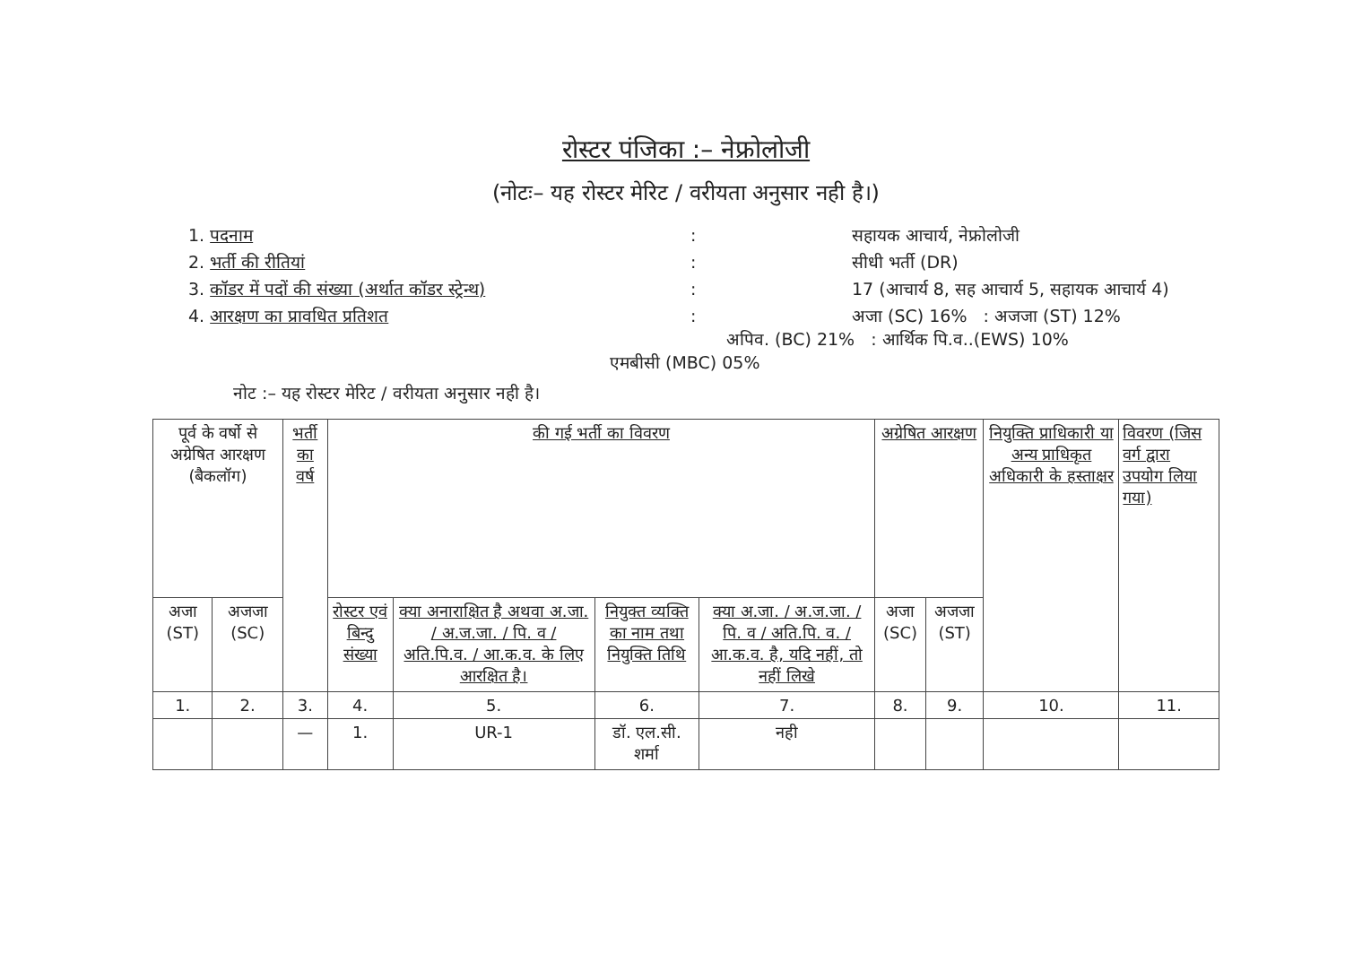रोस्टर पंजिका :– नेफ्रोलोजी
(नोटः– यह रोस्टर मेरिट / वरीयता अनुसार नही है।)
1. पदनाम
:
सहायक आचार्य, नेफ्रोलोजी
2. भर्ती की रीतियां
:
सीधी भर्ती (DR)
3. कॉडर में पदों की संख्या (अर्थात कॉडर स्ट्रेन्थ)
:
17 (आचार्य 8, सह आचार्य 5, सहायक आचार्य 4)
4. आरक्षण का प्रावधित प्रतिशत
:
अजा (SC) 16% : अजजा (ST) 12%
अपिव. (BC) 21% : आर्थिक पि.व..(EWS) 10%
एमबीसी (MBC) 05%
नोट :– यह रोस्टर मेरिट / वरीयता अनुसार नही है।
| पूर्व के वर्षो से अग्रेषित आरक्षण (बैकलॉग) | | भर्ती का वर्ष | की गई भर्ती का विवरण | | | | अग्रेषित आरक्षण | | नियुक्ति प्राधिकारी या अन्य प्राधिकृत अधिकारी के हस्ताक्षर | विवरण (जिस वर्ग द्वारा उपयोग लिया गया) |
| --- | --- | --- | --- | --- | --- | --- | --- | --- | --- | --- |
| अजा (ST) | अजजा (SC) | | रोस्टर एवं बिन्दु संख्या | क्या अनाराक्षित है अथवा अ.जा. / अ.ज.जा. / पि. व / अति.पि.व. / आ.क.व. के लिए आरक्षित है। | नियुक्त व्यक्ति का नाम तथा नियुक्ति तिथि | क्या अ.जा. / अ.ज.जा. / पि. व / अति.पि. व. / आ.क.व. है, यदि नहीं, तो नहीं लिखे | अजा (SC) | अजजा (ST) | | |
| 1. | 2. | 3. | 4. | 5. | 6. | 7. | 8. | 9. | 10. | 11. |
| | | — | 1. | UR-1 | डॉ. एल.सी. शर्मा | नही | | | | |